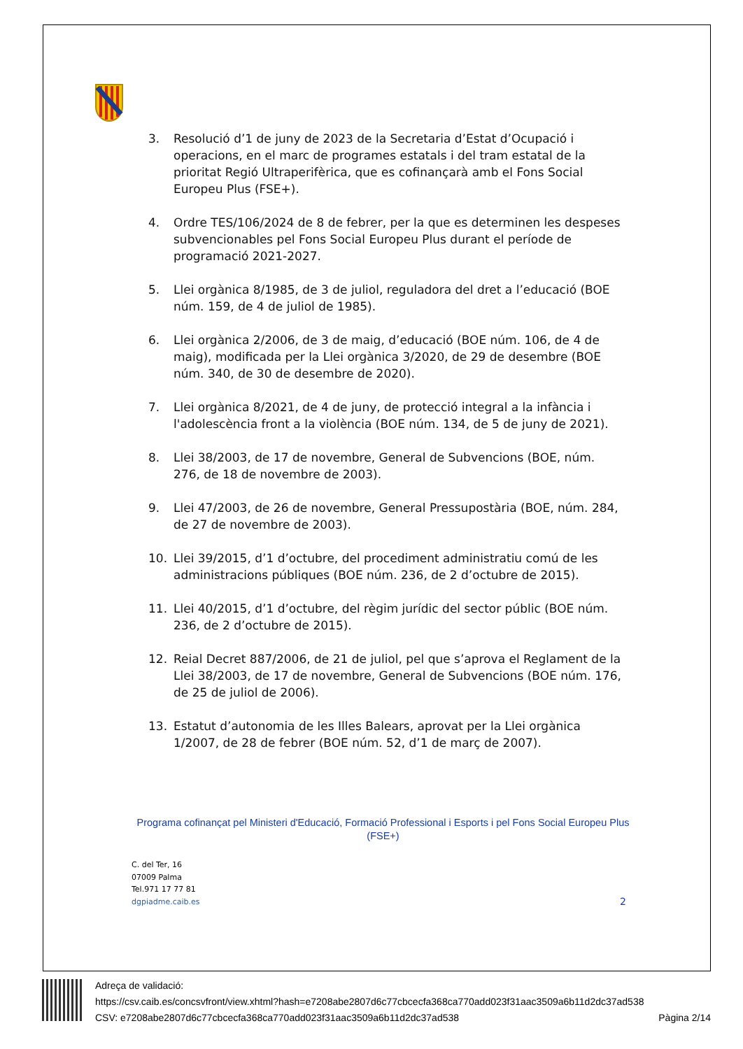3. Resolució d’1 de juny de 2023 de la Secretaria d’Estat d’Ocupació i operacions, en el marc de programes estatals i del tram estatal de la prioritat Regió Ultraperifèrica, que es cofinançarà amb el Fons Social Europeu Plus (FSE+).
4. Ordre TES/106/2024 de 8 de febrer, per la que es determinen les despeses subvencionables pel Fons Social Europeu Plus durant el període de programació 2021-2027.
5. Llei orgànica 8/1985, de 3 de juliol, reguladora del dret a l’educació (BOE núm. 159, de 4 de juliol de 1985).
6. Llei orgànica 2/2006, de 3 de maig, d’educació (BOE núm. 106, de 4 de maig), modificada per la Llei orgànica 3/2020, de 29 de desembre (BOE núm. 340, de 30 de desembre de 2020).
7. Llei orgànica 8/2021, de 4 de juny, de protecció integral a la infància i l'adolescència front a la violència (BOE núm. 134, de 5 de juny de 2021).
8. Llei 38/2003, de 17 de novembre, General de Subvencions (BOE, núm. 276, de 18 de novembre de 2003).
9. Llei 47/2003, de 26 de novembre, General Pressupostària (BOE, núm. 284, de 27 de novembre de 2003).
10. Llei 39/2015, d’1 d’octubre, del procediment administratiu comú de les administracions públiques (BOE núm. 236, de 2 d’octubre de 2015).
11. Llei 40/2015, d’1 d’octubre, del règim jurídic del sector públic (BOE núm. 236, de 2 d’octubre de 2015).
12. Reial Decret 887/2006, de 21 de juliol, pel que s’aprova el Reglament de la Llei 38/2003, de 17 de novembre, General de Subvencions (BOE núm. 176, de 25 de juliol de 2006).
13. Estatut d’autonomia de les Illes Balears, aprovat per la Llei orgànica 1/2007, de 28 de febrer (BOE núm. 52, d’1 de març de 2007).
Programa cofinançat pel Ministeri d'Educació, Formació Professional i Esports i pel Fons Social Europeu Plus (FSE+)
C. del Ter, 16
07009 Palma
Tel.971 17 77 81
dgpiadme.caib.es
2
Adreça de validació:
https://csv.caib.es/concsvfront/view.xhtml?hash=e7208abe2807d6c77cbcecfa368ca770add023f31aac3509a6b11d2dc37ad538
CSV: e7208abe2807d6c77cbcecfa368ca770add023f31aac3509a6b11d2dc37ad538 Pàgina 2/14